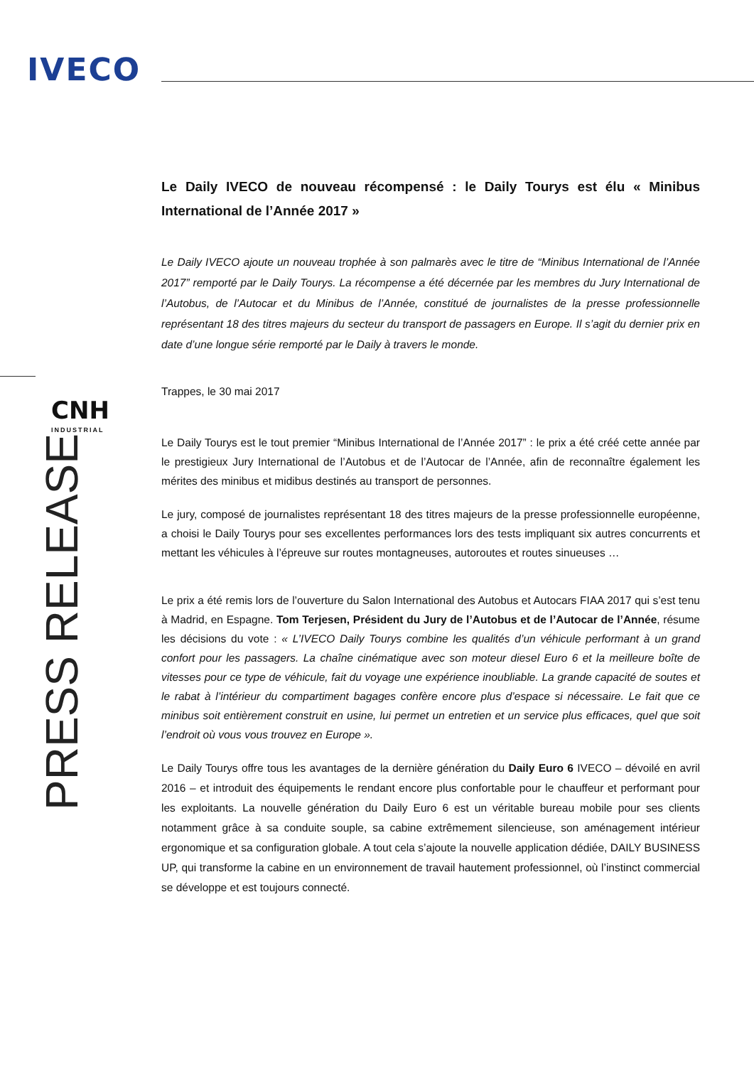IVECO
CNH
INDUSTRIAL
PRESS RELEASE
Le Daily IVECO de nouveau récompensé : le Daily Tourys est élu « Minibus International de l’Année 2017 »
Le Daily IVECO ajoute un nouveau trophée à son palmarès avec le titre de “Minibus International de l’Année 2017” remporté par le Daily Tourys. La récompense a été décernée par les membres du Jury International de l’Autobus, de l’Autocar et du Minibus de l’Année, constitué de journalistes de la presse professionnelle représentant 18 des titres majeurs du secteur du transport de passagers en Europe. Il s’agit du dernier prix en date d’une longue série remporté par le Daily à travers le monde.
Trappes, le 30 mai 2017
Le Daily Tourys est le tout premier “Minibus International de l’Année 2017” : le prix a été créé cette année par le prestigieux Jury International de l’Autobus et de l’Autocar de l’Année, afin de reconnaître également les mérites des minibus et midibus destinés au transport de personnes.
Le jury, composé de journalistes représentant 18 des titres majeurs de la presse professionnelle européenne, a choisi le Daily Tourys pour ses excellentes performances lors des tests impliquant six autres concurrents et mettant les véhicules à l’épreuve sur routes montagneuses, autoroutes et routes sinueuses …
Le prix a été remis lors de l’ouverture du Salon International des Autobus et Autocars FIAA 2017 qui s’est tenu à Madrid, en Espagne. Tom Terjesen, Président du Jury de l’Autobus et de l’Autocar de l’Année, résume les décisions du vote : « L’IVECO Daily Tourys combine les qualités d’un véhicule performant à un grand confort pour les passagers. La chaîne cinématique avec son moteur diesel Euro 6 et la meilleure boîte de vitesses pour ce type de véhicule, fait du voyage une expérience inoubliable. La grande capacité de soutes et le rabat à l’intérieur du compartiment bagages confère encore plus d’espace si nécessaire. Le fait que ce minibus soit entièrement construit en usine, lui permet un entretien et un service plus efficaces, quel que soit l’endroit où vous vous trouvez en Europe ».
Le Daily Tourys offre tous les avantages de la dernière génération du Daily Euro 6 IVECO – dévoilé en avril 2016 – et introduit des équipements le rendant encore plus confortable pour le chauffeur et performant pour les exploitants. La nouvelle génération du Daily Euro 6 est un véritable bureau mobile pour ses clients notamment grâce à sa conduite souple, sa cabine extrêmement silencieuse, son aménagement intérieur ergonomique et sa configuration globale. A tout cela s’ajoute la nouvelle application dédiée, DAILY BUSINESS UP, qui transforme la cabine en un environnement de travail hautement professionnel, où l’instinct commercial se développe et est toujours connecté.